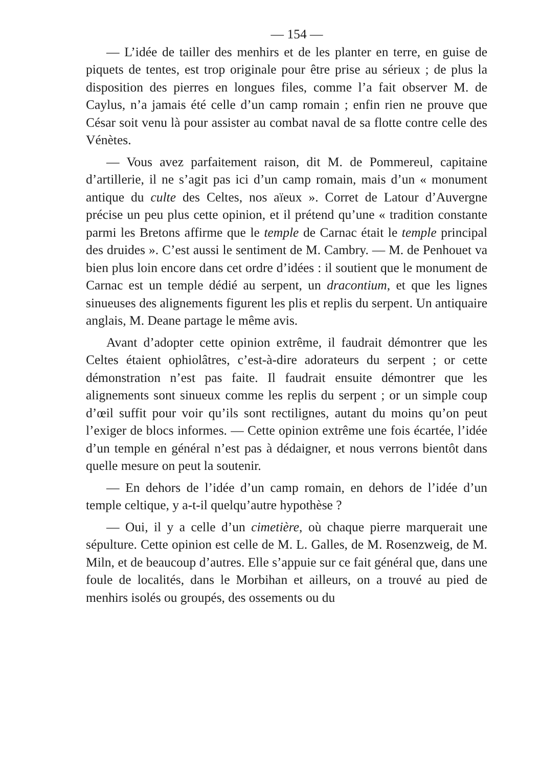— 154 —
— L’idée de tailler des menhirs et de les planter en terre, en guise de piquets de tentes, est trop originale pour être prise au sérieux ; de plus la disposition des pierres en longues files, comme l’a fait observer M. de Caylus, n’a jamais été celle d’un camp romain ; enfin rien ne prouve que César soit venu là pour assister au combat naval de sa flotte contre celle des Vénètes.
— Vous avez parfaitement raison, dit M. de Pommereul, capitaine d’artillerie, il ne s’agit pas ici d’un camp romain, mais d’un « monument antique du culte des Celtes, nos aïeux ». Corret de Latour d’Auvergne précise un peu plus cette opinion, et il prétend qu’une « tradition constante parmi les Bretons affirme que le temple de Carnac était le temple principal des druides ». C’est aussi le sentiment de M. Cambry. — M. de Penhouet va bien plus loin encore dans cet ordre d’idées : il soutient que le monument de Carnac est un temple dédié au serpent, un dracontium, et que les lignes sinueuses des alignements figurent les plis et replis du serpent. Un antiquaire anglais, M. Deane partage le même avis.
Avant d’adopter cette opinion extrême, il faudrait démontrer que les Celtes étaient ophiolâtres, c’est-à-dire adorateurs du serpent ; or cette démonstration n’est pas faite. Il faudrait ensuite démontrer que les alignements sont sinueux comme les replis du serpent ; or un simple coup d’œil suffit pour voir qu’ils sont rectilignes, autant du moins qu’on peut l’exiger de blocs informes. — Cette opinion extrême une fois écartée, l’idée d’un temple en général n’est pas à dédaigner, et nous verrons bientôt dans quelle mesure on peut la soutenir.
— En dehors de l’idée d’un camp romain, en dehors de l’idée d’un temple celtique, y a-t-il quelqu’autre hypothèse ?
— Oui, il y a celle d’un cimetière, où chaque pierre marquerait une sépulture. Cette opinion est celle de M. L. Galles, de M. Rosenzweig, de M. Miln, et de beaucoup d’autres. Elle s’appuie sur ce fait général que, dans une foule de localités, dans le Morbihan et ailleurs, on a trouvé au pied de menhirs isolés ou groupés, des ossements ou du